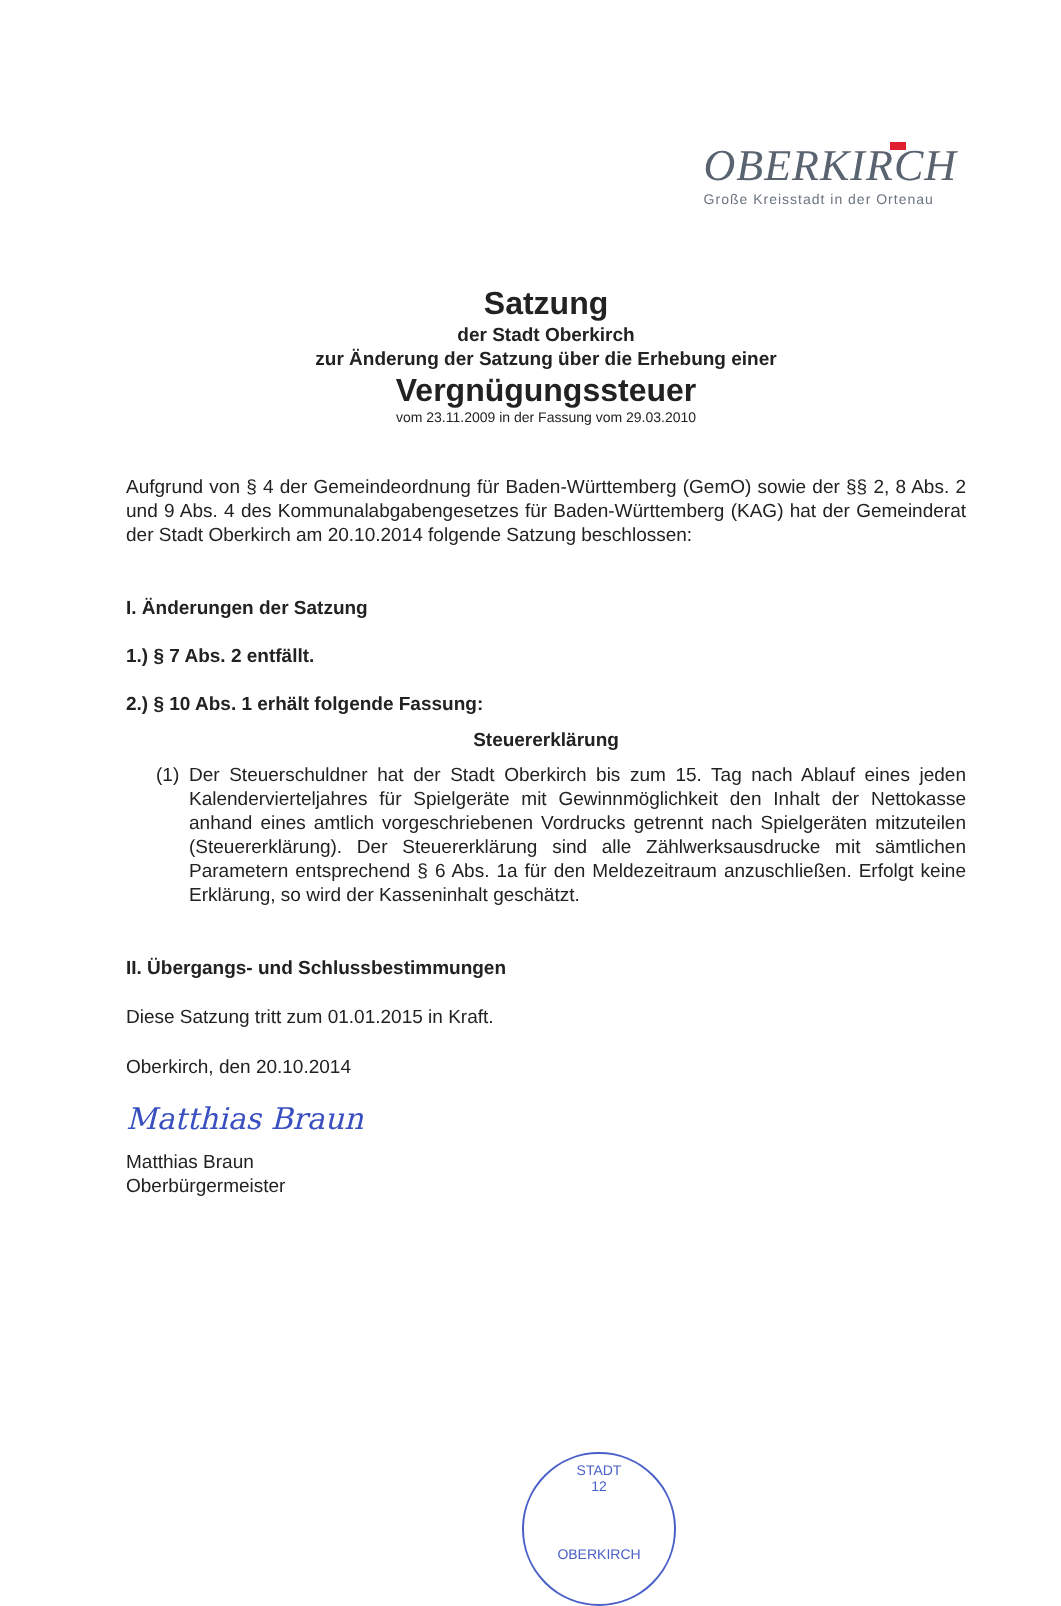OBERKIRCH
Große Kreisstadt in der Ortenau
Satzung
der Stadt Oberkirch
zur Änderung der Satzung über die Erhebung einer
Vergnügungssteuer
vom 23.11.2009 in der Fassung vom 29.03.2010
Aufgrund von § 4 der Gemeindeordnung für Baden-Württemberg (GemO) sowie der §§ 2, 8 Abs. 2 und 9 Abs. 4 des Kommunalabgabengesetzes für Baden-Württemberg (KAG) hat der Gemeinderat der Stadt Oberkirch am 20.10.2014 folgende Satzung beschlossen:
I. Änderungen der Satzung
1.) § 7 Abs. 2 entfällt.
2.) § 10 Abs. 1 erhält folgende Fassung:
Steuererklärung
(1)
Der Steuerschuldner hat der Stadt Oberkirch bis zum 15. Tag nach Ablauf eines jeden Kalendervierteljahres für Spielgeräte mit Gewinnmöglichkeit den Inhalt der Nettokasse anhand eines amtlich vorgeschriebenen Vordrucks getrennt nach Spielgeräten mitzuteilen (Steuererklärung). Der Steuererklärung sind alle Zählwerksausdrucke mit sämtlichen Parametern entsprechend § 6 Abs. 1a für den Meldezeitraum anzuschließen. Erfolgt keine Erklärung, so wird der Kasseninhalt geschätzt.
II. Übergangs- und Schlussbestimmungen
Diese Satzung tritt zum 01.01.2015 in Kraft.
Oberkirch, den 20.10.2014
Matthias Braun
Matthias Braun
Oberbürgermeister
STADT
12
OBERKIRCH